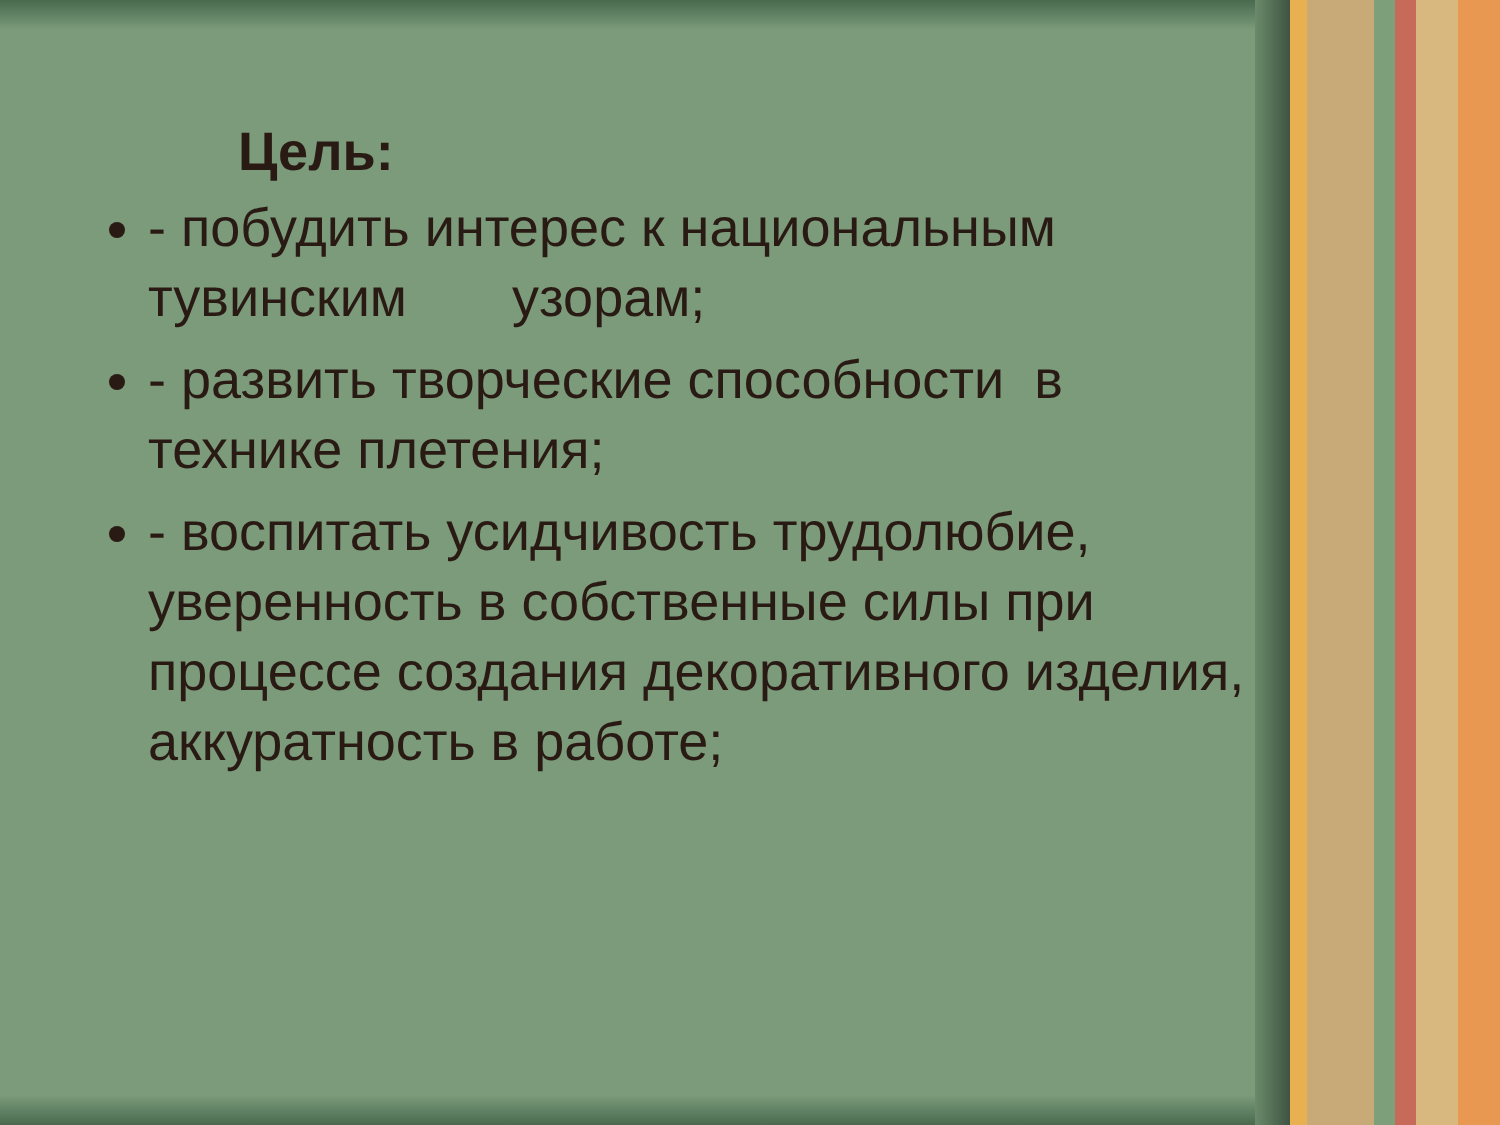Цель:
- побудить интерес к национальным тувинским узорам;
- развить творческие способности в технике плетения;
- воспитать усидчивость трудолюбие, уверенность в собственные силы при процессе создания декоративного изделия, аккуратность в работе;